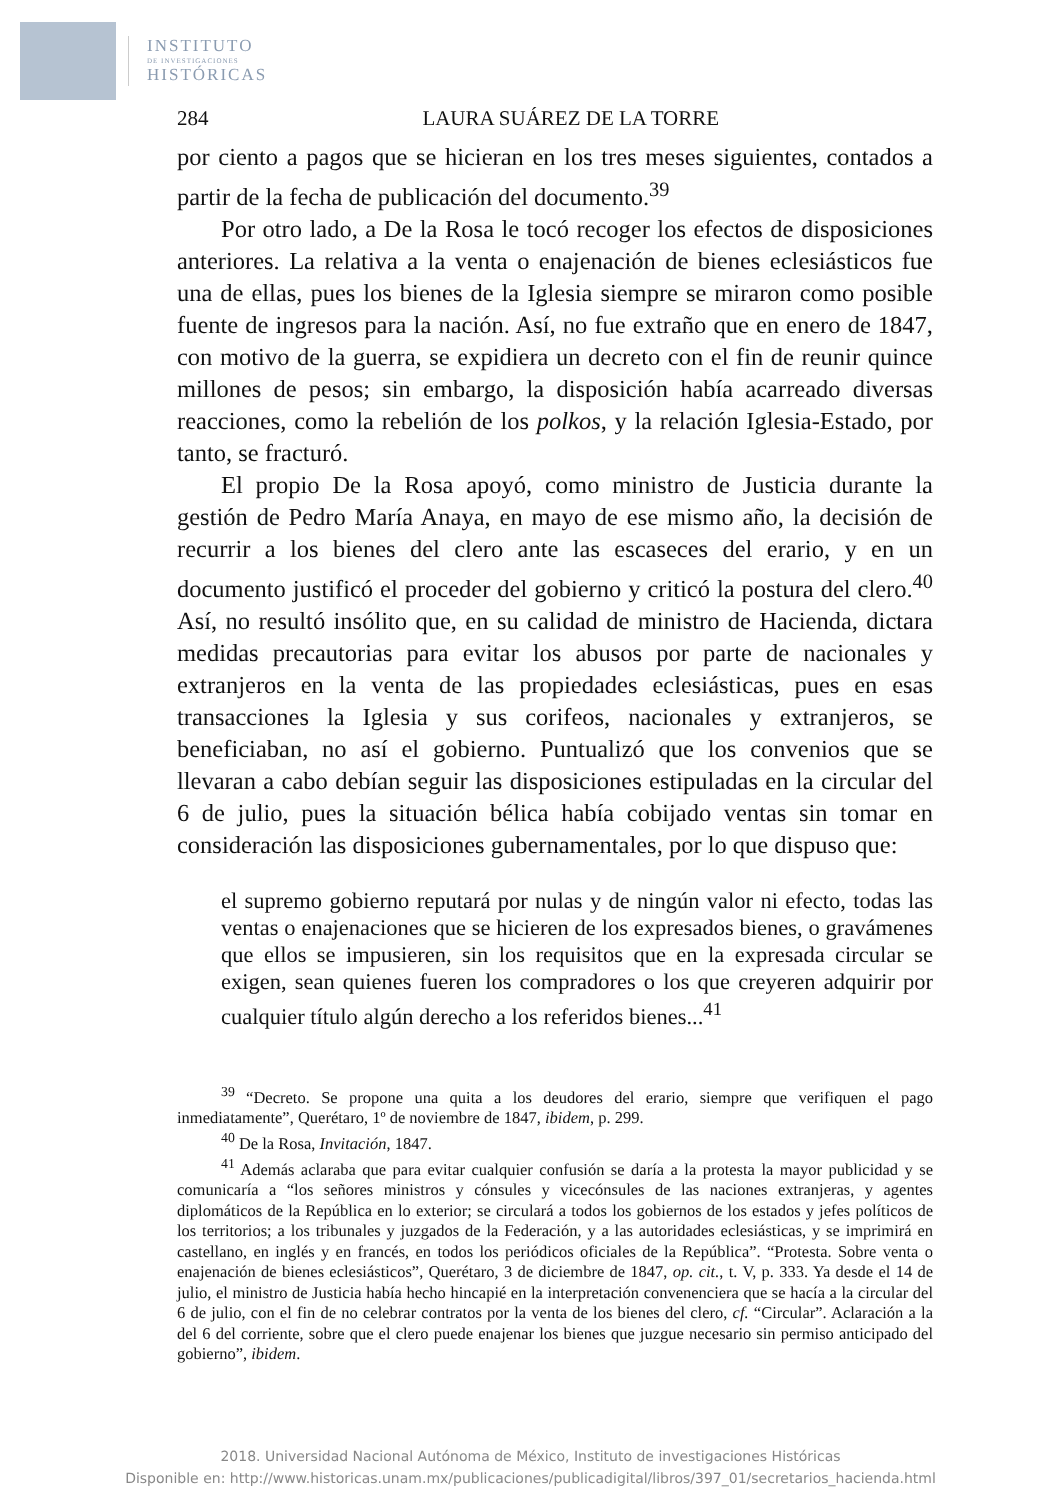INSTITUTO
DE INVESTIGACIONES
HISTÓRICAS
284 LAURA SUÁREZ DE LA TORRE
por ciento a pagos que se hicieran en los tres meses siguientes, contados a partir de la fecha de publicación del documento.<sup>39</sup>
Por otro lado, a De la Rosa le tocó recoger los efectos de disposiciones anteriores. La relativa a la venta o enajenación de bienes eclesiásticos fue una de ellas, pues los bienes de la Iglesia siempre se miraron como posible fuente de ingresos para la nación. Así, no fue extraño que en enero de 1847, con motivo de la guerra, se expidiera un decreto con el fin de reunir quince millones de pesos; sin embargo, la disposición había acarreado diversas reacciones, como la rebelión de los polkos, y la relación Iglesia-Estado, por tanto, se fracturó.
El propio De la Rosa apoyó, como ministro de Justicia durante la gestión de Pedro María Anaya, en mayo de ese mismo año, la decisión de recurrir a los bienes del clero ante las escaseces del erario, y en un documento justificó el proceder del gobierno y criticó la postura del clero.<sup>40</sup> Así, no resultó insólito que, en su calidad de ministro de Hacienda, dictara medidas precautorias para evitar los abusos por parte de nacionales y extranjeros en la venta de las propiedades eclesiásticas, pues en esas transacciones la Iglesia y sus corifeos, nacionales y extranjeros, se beneficiaban, no así el gobierno. Puntualizó que los convenios que se llevaran a cabo debían seguir las disposiciones estipuladas en la circular del 6 de julio, pues la situación bélica había cobijado ventas sin tomar en consideración las disposiciones gubernamentales, por lo que dispuso que:
el supremo gobierno reputará por nulas y de ningún valor ni efecto, todas las ventas o enajenaciones que se hicieren de los expresados bienes, o gravámenes que ellos se impusieren, sin los requisitos que en la expresada circular se exigen, sean quienes fueren los compradores o los que creyeren adquirir por cualquier título algún derecho a los referidos bienes...<sup>41</sup>
<sup>39</sup> “Decreto. Se propone una quita a los deudores del erario, siempre que verifiquen el pago inmediatamente”, Querétaro, 1º de noviembre de 1847, ibidem, p. 299.
<sup>40</sup> De la Rosa, Invitación, 1847.
<sup>41</sup> Además aclaraba que para evitar cualquier confusión se daría a la protesta la mayor publicidad y se comunicaría a “los señores ministros y cónsules y vicecónsules de las naciones extranjeras, y agentes diplomáticos de la República en lo exterior; se circulará a todos los gobiernos de los estados y jefes políticos de los territorios; a los tribunales y juzgados de la Federación, y a las autoridades eclesiásticas, y se imprimirá en castellano, en inglés y en francés, en todos los periódicos oficiales de la República”. “Protesta. Sobre venta o enajenación de bienes eclesiásticos”, Querétaro, 3 de diciembre de 1847, op. cit., t. V, p. 333. Ya desde el 14 de julio, el ministro de Justicia había hecho hincapié en la interpretación convenenciera que se hacía a la circular del 6 de julio, con el fin de no celebrar contratos por la venta de los bienes del clero, cf. “Circular”. Aclaración a la del 6 del corriente, sobre que el clero puede enajenar los bienes que juzgue necesario sin permiso anticipado del gobierno”, ibidem.
2018. Universidad Nacional Autónoma de México, Instituto de investigaciones Históricas
Disponible en: http://www.historicas.unam.mx/publicaciones/publicadigital/libros/397_01/secretarios_hacienda.html